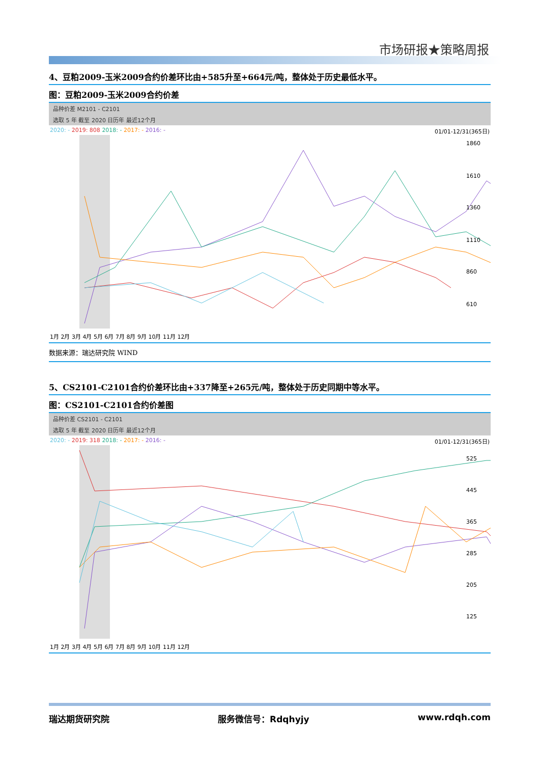市场研报★策略周报
4、豆粕2009-玉米2009合约价差环比由+585升至+664元/吨，整体处于历史最低水平。
图：豆粕2009-玉米2009合约价差
品种价差 M2101 - C2101
选取 5 年 截至 2020 日历年 最近12个月
2020: - 2019: 808 2018: - 2017: - 2016: - 01/01-12/31(365日)
1860
1610
1360
1110
860
610
1月 2月 3月 4月 5月 6月 7月 8月 9月 10月 11月 12月
数据来源：瑞达研究院 WIND
5、CS2101-C2101合约价差环比由+337降至+265元/吨，整体处于历史同期中等水平。
图：CS2101-C2101合约价差图
品种价差 CS2101 - C2101
选取 5 年 截至 2020 日历年 最近12个月
2020: - 2019: 318 2018: - 2017: - 2016: - 01/01-12/31(365日)
525
445
365
285
205
125
1月 2月 3月 4月 5月 6月 7月 8月 9月 10月 11月 12月
瑞达期货研究院 服务微信号：Rdqhyjy www.rdqh.com